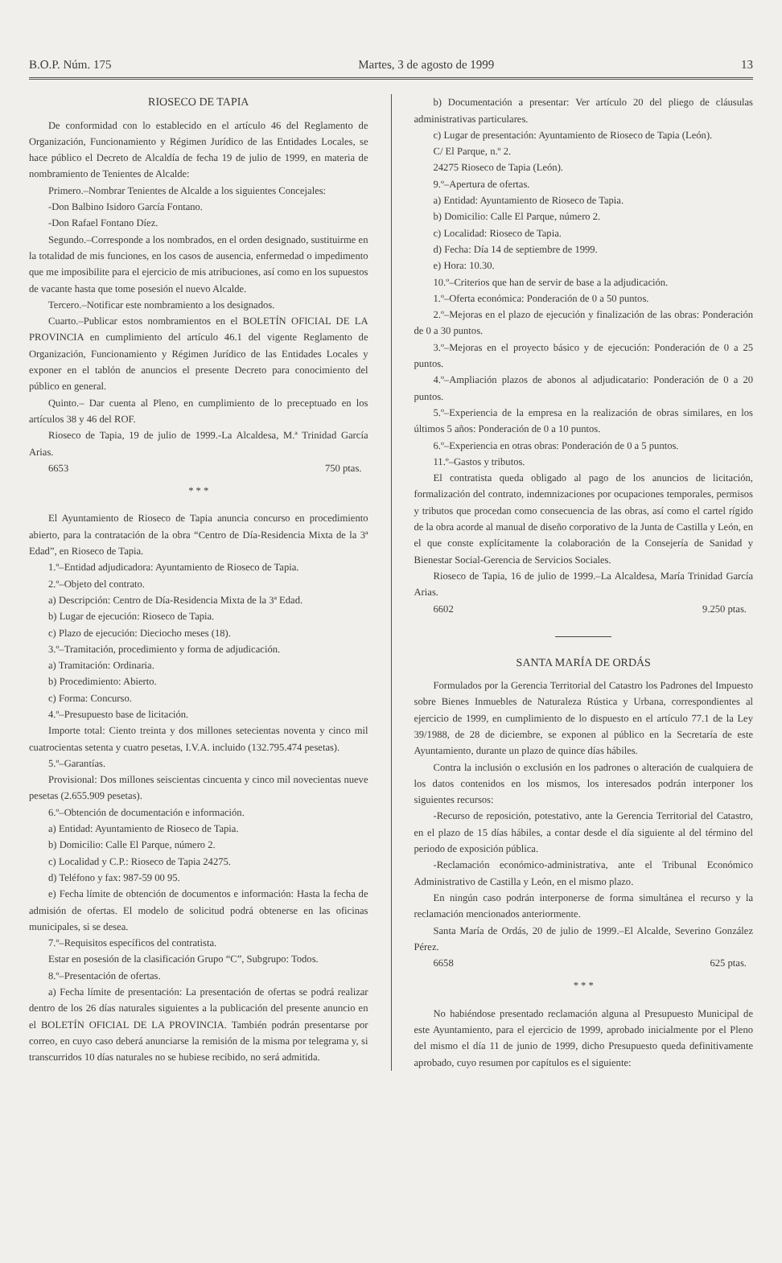B.O.P. Núm. 175 Martes, 3 de agosto de 1999 13
RIOSECO DE TAPIA
De conformidad con lo establecido en el artículo 46 del Reglamento de Organización, Funcionamiento y Régimen Jurídico de las Entidades Locales, se hace público el Decreto de Alcaldía de fecha 19 de julio de 1999, en materia de nombramiento de Tenientes de Alcalde:
Primero.–Nombrar Tenientes de Alcalde a los siguientes Concejales:
-Don Balbino Isidoro García Fontano.
-Don Rafael Fontano Díez.
Segundo.–Corresponde a los nombrados, en el orden designado, sustituirme en la totalidad de mis funciones, en los casos de ausencia, enfermedad o impedimento que me imposibilite para el ejercicio de mis atribuciones, así como en los supuestos de vacante hasta que tome posesión el nuevo Alcalde.
Tercero.–Notificar este nombramiento a los designados.
Cuarto.–Publicar estos nombramientos en el BOLETÍN OFICIAL DE LA PROVINCIA en cumplimiento del artículo 46.1 del vigente Reglamento de Organización, Funcionamiento y Régimen Jurídico de las Entidades Locales y exponer en el tablón de anuncios el presente Decreto para conocimiento del público en general.
Quinto.– Dar cuenta al Pleno, en cumplimiento de lo preceptuado en los artículos 38 y 46 del ROF.
Rioseco de Tapia, 19 de julio de 1999.-La Alcaldesa, M.ª Trinidad García Arias.
6653 750 ptas.
* * *
El Ayuntamiento de Rioseco de Tapia anuncia concurso en procedimiento abierto, para la contratación de la obra “Centro de Día-Residencia Mixta de la 3ª Edad”, en Rioseco de Tapia.
1.º–Entidad adjudicadora: Ayuntamiento de Rioseco de Tapia.
2.º–Objeto del contrato.
a) Descripción: Centro de Día-Residencia Mixta de la 3ª Edad.
b) Lugar de ejecución: Rioseco de Tapia.
c) Plazo de ejecución: Dieciocho meses (18).
3.º–Tramitación, procedimiento y forma de adjudicación.
a) Tramitación: Ordinaria.
b) Procedimiento: Abierto.
c) Forma: Concurso.
4.º–Presupuesto base de licitación.
Importe total: Ciento treinta y dos millones setecientas noventa y cinco mil cuatrocientas setenta y cuatro pesetas, I.V.A. incluido (132.795.474 pesetas).
5.º–Garantías.
Provisional: Dos millones seiscientas cincuenta y cinco mil novecientas nueve pesetas (2.655.909 pesetas).
6.º–Obtención de documentación e información.
a) Entidad: Ayuntamiento de Rioseco de Tapia.
b) Domicilio: Calle El Parque, número 2.
c) Localidad y C.P.: Rioseco de Tapia 24275.
d) Teléfono y fax: 987-59 00 95.
e) Fecha límite de obtención de documentos e información: Hasta la fecha de admisión de ofertas. El modelo de solicitud podrá obtenerse en las oficinas municipales, si se desea.
7.º–Requisitos específicos del contratista.
Estar en posesión de la clasificación Grupo “C”, Subgrupo: Todos.
8.º–Presentación de ofertas.
a) Fecha límite de presentación: La presentación de ofertas se podrá realizar dentro de los 26 días naturales siguientes a la publicación del presente anuncio en el BOLETÍN OFICIAL DE LA PROVINCIA. También podrán presentarse por correo, en cuyo caso deberá anunciarse la remisión de la misma por telegrama y, si transcurridos 10 días naturales no se hubiese recibido, no será admitida.
b) Documentación a presentar: Ver artículo 20 del pliego de cláusulas administrativas particulares.
c) Lugar de presentación: Ayuntamiento de Rioseco de Tapia (León).
C/ El Parque, n.º 2.
24275 Rioseco de Tapia (León).
9.º–Apertura de ofertas.
a) Entidad: Ayuntamiento de Rioseco de Tapia.
b) Domicilio: Calle El Parque, número 2.
c) Localidad: Rioseco de Tapia.
d) Fecha: Día 14 de septiembre de 1999.
e) Hora: 10.30.
10.º–Criterios que han de servir de base a la adjudicación.
1.º–Oferta económica: Ponderación de 0 a 50 puntos.
2.º–Mejoras en el plazo de ejecución y finalización de las obras: Ponderación de 0 a 30 puntos.
3.º–Mejoras en el proyecto básico y de ejecución: Ponderación de 0 a 25 puntos.
4.º–Ampliación plazos de abonos al adjudicatario: Ponderación de 0 a 20 puntos.
5.º–Experiencia de la empresa en la realización de obras similares, en los últimos 5 años: Ponderación de 0 a 10 puntos.
6.º–Experiencia en otras obras: Ponderación de 0 a 5 puntos.
11.º–Gastos y tributos.
El contratista queda obligado al pago de los anuncios de licitación, formalización del contrato, indemnizaciones por ocupaciones temporales, permisos y tributos que procedan como consecuencia de las obras, así como el cartel rígido de la obra acorde al manual de diseño corporativo de la Junta de Castilla y León, en el que conste explícitamente la colaboración de la Consejería de Sanidad y Bienestar Social-Gerencia de Servicios Sociales.
Rioseco de Tapia, 16 de julio de 1999.–La Alcaldesa, María Trinidad García Arias.
6602 9.250 ptas.
SANTA MARÍA DE ORDÁS
Formulados por la Gerencia Territorial del Catastro los Padrones del Impuesto sobre Bienes Inmuebles de Naturaleza Rústica y Urbana, correspondientes al ejercicio de 1999, en cumplimiento de lo dispuesto en el artículo 77.1 de la Ley 39/1988, de 28 de diciembre, se exponen al público en la Secretaría de este Ayuntamiento, durante un plazo de quince días hábiles.
Contra la inclusión o exclusión en los padrones o alteración de cualquiera de los datos contenidos en los mismos, los interesados podrán interponer los siguientes recursos:
-Recurso de reposición, potestativo, ante la Gerencia Territorial del Catastro, en el plazo de 15 días hábiles, a contar desde el día siguiente al del término del periodo de exposición pública.
-Reclamación económico-administrativa, ante el Tribunal Económico Administrativo de Castilla y León, en el mismo plazo.
En ningún caso podrán interponerse de forma simultánea el recurso y la reclamación mencionados anteriormente.
Santa María de Ordás, 20 de julio de 1999.–El Alcalde, Severino González Pérez.
6658 625 ptas.
* * *
No habiéndose presentado reclamación alguna al Presupuesto Municipal de este Ayuntamiento, para el ejercicio de 1999, aprobado inicialmente por el Pleno del mismo el día 11 de junio de 1999, dicho Presupuesto queda definitivamente aprobado, cuyo resumen por capítulos es el siguiente: